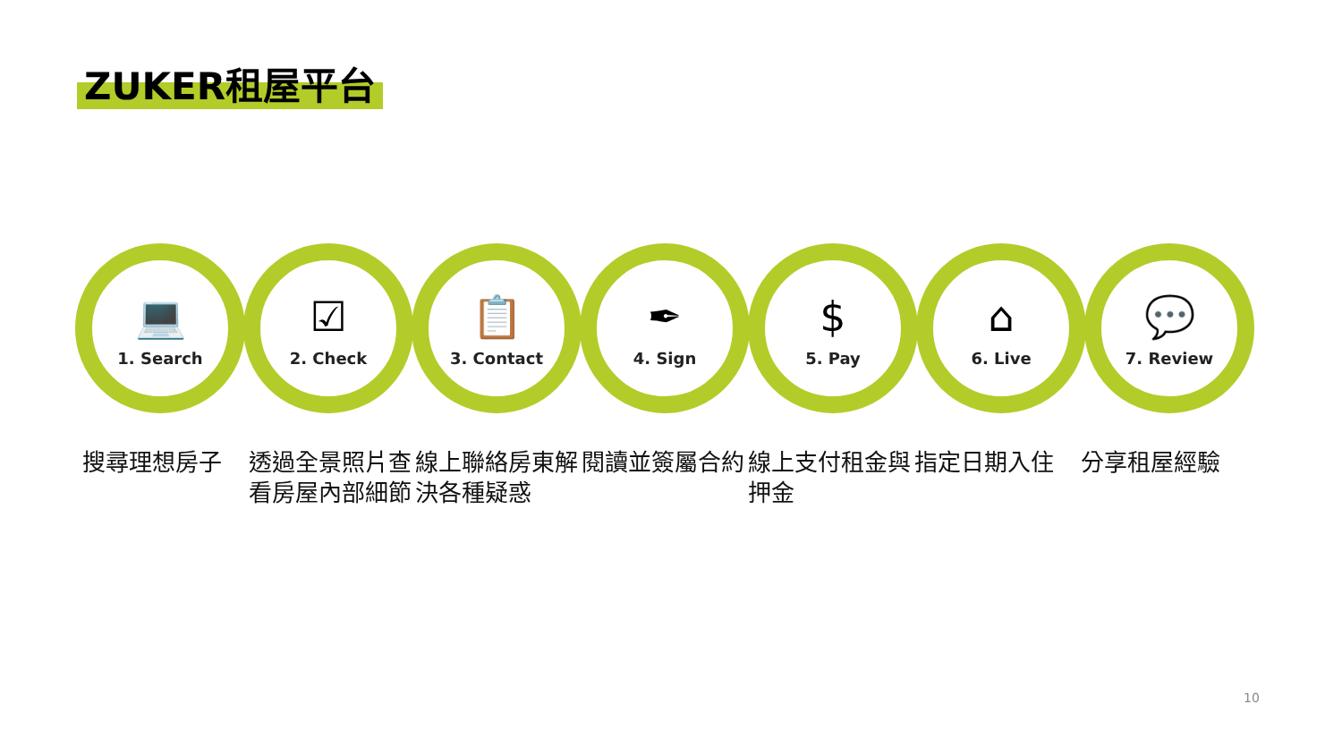ZUKER租屋平台
💻
1. Search
☑
2. Check
📋
3. Contact
✒
4. Sign
$
5. Pay
⌂
6. Live
💬
7. Review
搜尋理想房子 透過全景照片查看房屋內部細節
線上聯絡房東解決各種疑惑
閱讀並簽屬合約 線上支付租金與押金
指定日期入住 分享租屋經驗
10